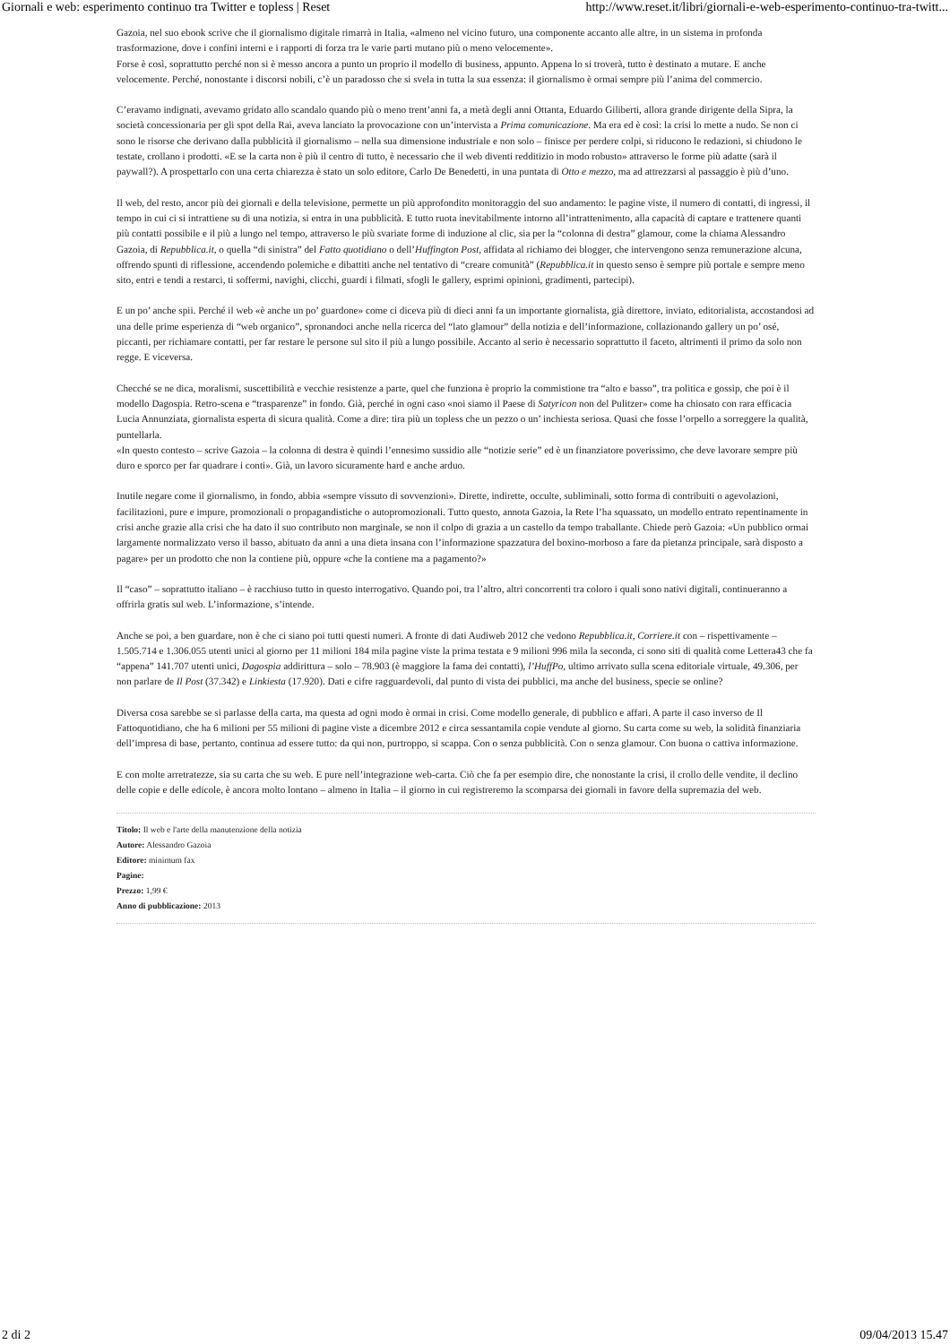Giornali e web: esperimento continuo tra Twitter e topless | Reset http://www.reset.it/libri/giornali-e-web-esperimento-continuo-tra-twitt...
Gazoia, nel suo ebook scrive che il giornalismo digitale rimarrà in Italia, «almeno nel vicino futuro, una componente accanto alle altre, in un sistema in profonda trasformazione, dove i confini interni e i rapporti di forza tra le varie parti mutano più o meno velocemente».
Forse è così, soprattutto perché non si è messo ancora a punto un proprio il modello di business, appunto. Appena lo si troverà, tutto è destinato a mutare. E anche velocemente. Perché, nonostante i discorsi nobili, c’è un paradosso che si svela in tutta la sua essenza: il giornalismo è ormai sempre più l’anima del commercio.
C’eravamo indignati, avevamo gridato allo scandalo quando più o meno trent’anni fa, a metà degli anni Ottanta, Eduardo Giliberti, allora grande dirigente della Sipra, la società concessionaria per gli spot della Rai, aveva lanciato la provocazione con un’intervista a Prima comunicazione. Ma era ed è così: la crisi lo mette a nudo. Se non ci sono le risorse che derivano dalla pubblicità il giornalismo – nella sua dimensione industriale e non solo – finisce per perdere colpi, si riducono le redazioni, si chiudono le testate, crollano i prodotti. «E se la carta non è più il centro di tutto, è necessario che il web diventi redditizio in modo robusto» attraverso le forme più adatte (sarà il paywall?). A prospettarlo con una certa chiarezza è stato un solo editore, Carlo De Benedetti, in una puntata di Otto e mezzo, ma ad attrezzarsi al passaggio è più d’uno.
Il web, del resto, ancor più dei giornali e della televisione, permette un più approfondito monitoraggio del suo andamento: le pagine viste, il numero di contatti, di ingressi, il tempo in cui ci si intrattiene su di una notizia, si entra in una pubblicità. E tutto ruota inevitabilmente intorno all’intrattenimento, alla capacità di captare e trattenere quanti più contatti possibile e il più a lungo nel tempo, attraverso le più svariate forme di induzione al clic, sia per la “colonna di destra” glamour, come la chiama Alessandro Gazoia, di Repubblica.it, o quella “di sinistra” del Fatto quotidiano o dell’Huffington Post, affidata al richiamo dei blogger, che intervengono senza remunerazione alcuna, offrendo spunti di riflessione, accendendo polemiche e dibattiti anche nel tentativo di “creare comunità” (Repubblica.it in questo senso è sempre più portale e sempre meno sito, entri e tendi a restarci, ti soffermi, navighi, clicchi, guardi i filmati, sfogli le gallery, esprimi opinioni, gradimenti, partecipi).
E un po’ anche spii. Perché il web «è anche un po’ guardone» come ci diceva più di dieci anni fa un importante giornalista, già direttore, inviato, editorialista, accostandosi ad una delle prime esperienza di “web organico”, spronandoci anche nella ricerca del “lato glamour” della notizia e dell’informazione, collazionando gallery un po’ osé, piccanti, per richiamare contatti, per far restare le persone sul sito il più a lungo possibile. Accanto al serio è necessario soprattutto il faceto, altrimenti il primo da solo non regge. E viceversa.
Checché se ne dica, moralismi, suscettibilità e vecchie resistenze a parte, quel che funziona è proprio la commistione tra “alto e basso”, tra politica e gossip, che poi è il modello Dagospia. Retro-scena e “trasparenze” in fondo. Già, perché in ogni caso «noi siamo il Paese di Satyricon non del Pulitzer» come ha chiosato con rara efficacia Lucia Annunziata, giornalista esperta di sicura qualità. Come a dire: tira più un topless che un pezzo o un’ inchiesta seriosa. Quasi che fosse l’orpello a sorreggere la qualità, puntellarla.
«In questo contesto – scrive Gazoia – la colonna di destra è quindi l’ennesimo sussidio alle “notizie serie” ed è un finanziatore poverissimo, che deve lavorare sempre più duro e sporco per far quadrare i conti». Già, un lavoro sicuramente hard e anche arduo.
Inutile negare come il giornalismo, in fondo, abbia «sempre vissuto di sovvenzioni». Dirette, indirette, occulte, subliminali, sotto forma di contribuiti o agevolazioni, facilitazioni, pure e impure, promozionali o propagandistiche o autopromozionali. Tutto questo, annota Gazoia, la Rete l’ha squassato, un modello entrato repentinamente in crisi anche grazie alla crisi che ha dato il suo contributo non marginale, se non il colpo di grazia a un castello da tempo traballante. Chiede però Gazoia: «Un pubblico ormai largamente normalizzato verso il basso, abituato da anni a una dieta insana con l’informazione spazzatura del boxino-morboso a fare da pietanza principale, sarà disposto a pagare» per un prodotto che non la contiene più, oppure «che la contiene ma a pagamento?»
Il “caso” – soprattutto italiano – è racchiuso tutto in questo interrogativo. Quando poi, tra l’altro, altri concorrenti tra coloro i quali sono nativi digitali, continueranno a offrirla gratis sul web. L’informazione, s’intende.
Anche se poi, a ben guardare, non è che ci siano poi tutti questi numeri. A fronte di dati Audiweb 2012 che vedono Repubblica.it, Corriere.it con – rispettivamente – 1.505.714 e 1.306.055 utenti unici al giorno per 11 milioni 184 mila pagine viste la prima testata e 9 milioni 996 mila la seconda, ci sono siti di qualità come Lettera43 che fa “appena” 141.707 utenti unici, Dagospia addirittura – solo – 78.903 (è maggiore la fama dei contatti), l’HuffPo, ultimo arrivato sulla scena editoriale virtuale, 49.306, per non parlare de Il Post (37.342) e Linkiesta (17.920). Dati e cifre ragguardevoli, dal punto di vista dei pubblici, ma anche del business, specie se online?
Diversa cosa sarebbe se si parlasse della carta, ma questa ad ogni modo è ormai in crisi. Come modello generale, di pubblico e affari. A parte il caso inverso de Il Fattoquotidiano, che ha 6 milioni per 55 milioni di pagine viste a dicembre 2012 e circa sessantamila copie vendute al giorno. Su carta come su web, la solidità finanziaria dell’impresa di base, pertanto, continua ad essere tutto: da qui non, purtroppo, si scappa. Con o senza pubblicità. Con o senza glamour. Con buona o cattiva informazione.
E con molte arretratezze, sia su carta che su web. E pure nell’integrazione web-carta. Ciò che fa per esempio dire, che nonostante la crisi, il crollo delle vendite, il declino delle copie e delle edicole, è ancora molto lontano – almeno in Italia – il giorno in cui registreremo la scomparsa dei giornali in favore della supremazia del web.
Titolo: Il web e l'arte della manutenzione della notizia
Autore: Alessandro Gazoia
Editore: minimum fax
Pagine:
Prezzo: 1,99 €
Anno di pubblicazione: 2013
2 di 2 09/04/2013 15.47